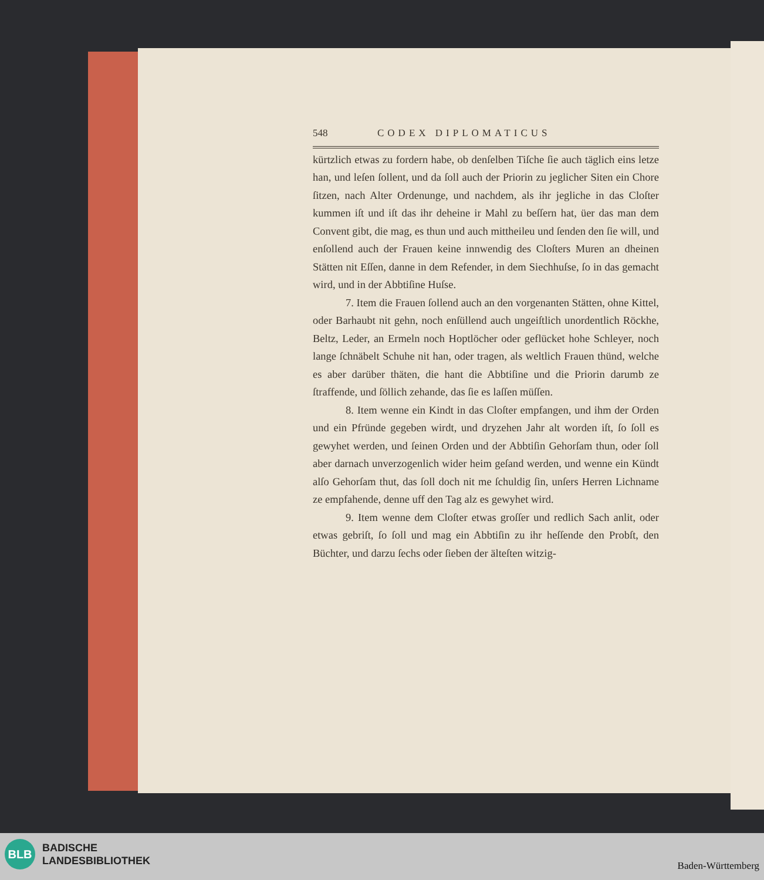548 CODEX DIPLOMATICUS
kürtzlich etwas zu fordern habe, ob denſelben Tiſche ſie auch täglich eins letze han, und leſen ſollent, und da ſoll auch der Priorin zu jeglicher Siten ein Chore ſitzen, nach Alter Ordenunge, und nachdem, als ihr jegliche in das Cloſter kummen iſt und iſt das ihr deheine ir Mahl zu beſſern hat, üer das man dem Convent gibt, die mag, es thun und auch mittheileu und ſenden den ſie will, und enſollend auch der Frauen keine innwendig des Cloſters Muren an dheinen Stätten nit Eſſen, danne in dem Refender, in dem Siechhuſse, ſo in das gemacht wird, und in der Abbtiſine Huſse.
7. Item die Frauen ſollend auch an den vorgenanten Stätten, ohne Kittel, oder Barhaubt nit gehn, noch enſüllend auch ungeiſtlich unordentlich Röckhe, Beltz, Leder, an Ermeln noch Hoptlöcher oder geflücket hohe Schleyer, noch lange ſchnäbelt Schuhe nit han, oder tragen, als weltlich Frauen thünd, welche es aber darüber thäten, die hant die Abbtiſine und die Priorin darumb ze ſtraffende, und ſöllich zehande, das ſie es laſſen müſſen.
8. Item wenne ein Kindt in das Cloſter empfangen, und ihm der Orden und ein Pfründe gegeben wirdt, und dryzehen Jahr alt worden iſt, ſo ſoll es gewyhet werden, und ſeinen Orden und der Abbtiſin Gehorſam thun, oder ſoll aber darnach unverzogenlich wider heim geſand werden, und wenne ein Kündt alſo Gehorſam thut, das ſoll doch nit me ſchuldig ſin, unſers Herren Lichname ze empfahende, denne uff den Tag alz es gewyhet wird.
9. Item wenne dem Cloſter etwas groſſer und redlich Sach anlit, oder etwas gebriſt, ſo ſoll und mag ein Abbtiſin zu ihr heſſende den Probſt, den Büchter, und darzu ſechs oder ſieben der älteſten witzig-
BLB
BADISCHE
LANDESBIBLIOTHEK
Baden-Württemberg